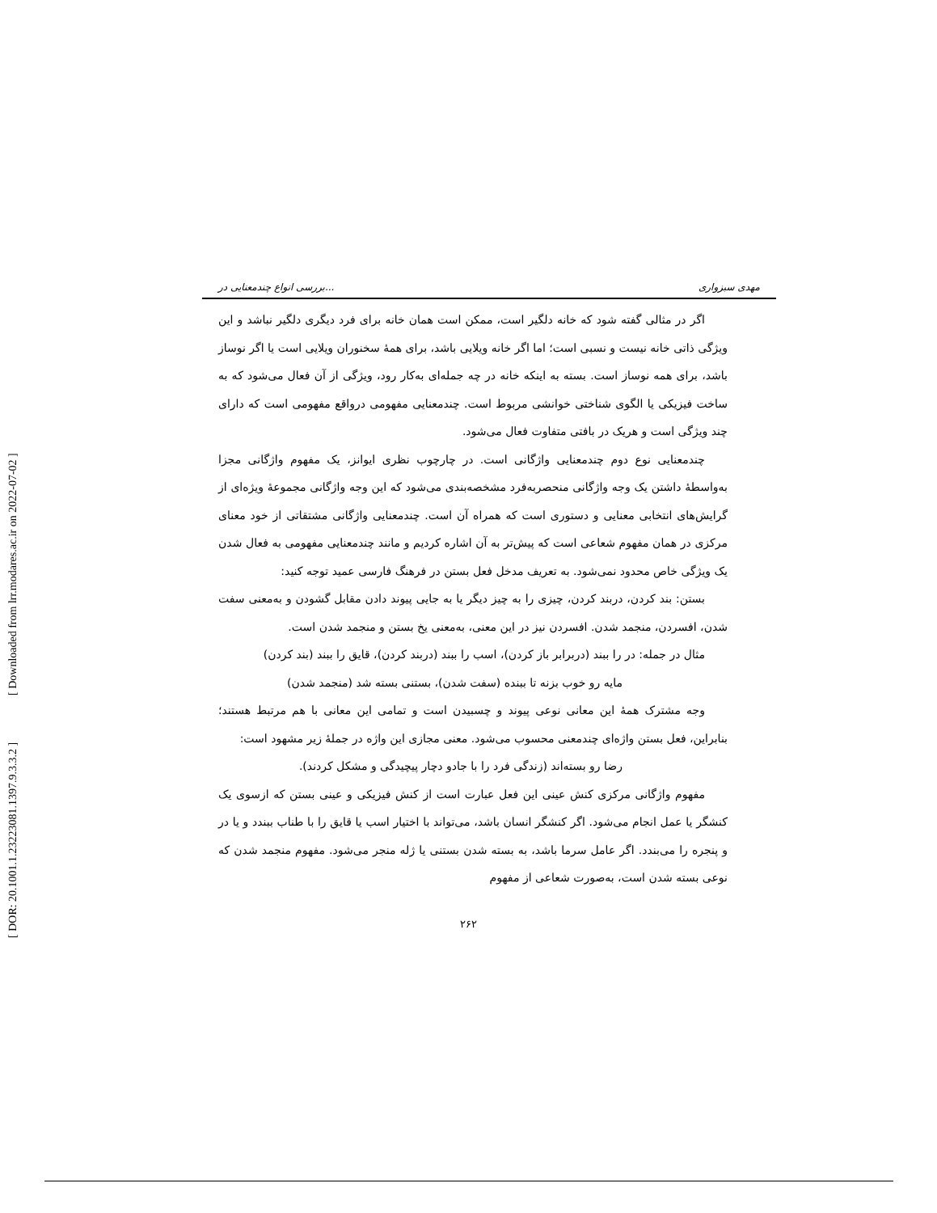[ DOR: 20.1001.1.23223081.1397.9.3.3.2 ] [ Downloaded from lrr.modares.ac.ir on 2022-07-02 ]
بررسی انواع چندمعنایی در... مهدی سبزواری
اگر در مثالی گفته شود که خانه دلگیر است، ممکن است همان خانه برای فرد دیگری دلگیر نباشد و این ویژگی ذاتی خانه نیست و نسبی است؛ اما اگر خانه ویلایی باشد، برای همهٔ سخنوران ویلایی است یا اگر نوساز باشد، برای همه نوساز است. بسته به اینکه خانه در چه جمله‌ای به‌کار رود، ویژگی از آن فعال می‌شود که به ساخت فیزیکی یا الگوی شناختی خوانشی مربوط است. چندمعنایی مفهومی درواقع مفهومی است که دارای چند ویژگی است و هریک در بافتی متفاوت فعال می‌شود.
چندمعنایی نوع دوم چندمعنایی واژگانی است. در چارچوب نظری ایوانز، یک مفهوم واژگانی مجزا به‌واسطهٔ داشتن یک وجه واژگانی منحصربه‌فرد مشخصه‌بندی می‌شود که این وجه واژگانی مجموعهٔ ویژه‌ای از گرایش‌های انتخابی معنایی و دستوری است که همراه آن است. چندمعنایی واژگانی مشتقاتی از خود معنای مرکزی در همان مفهوم شعاعی است که پیش‌تر به آن اشاره کردیم و مانند چندمعنایی مفهومی به فعال شدن یک ویژگی خاص محدود نمی‌شود. به تعریف مدخل فعل بستن در فرهنگ فارسی عمید توجه کنید:
بستن: بند کردن، دربند کردن، چیزی را به چیز دیگر یا به جایی پیوند دادن مقابل گشودن و به‌معنی سفت شدن، افسردن، منجمد شدن. افسردن نیز در این معنی، به‌معنی یخ بستن و منجمد شدن است.
مثال در جمله: در را ببند (دربرابر باز کردن)، اسب را ببند (دربند کردن)، قایق را ببند (بند کردن)
مایه رو خوب بزنه تا ببنده (سفت شدن)، بستنی بسته شد (منجمد شدن)
وجه مشترک همهٔ این معانی نوعی پیوند و چسبیدن است و تمامی این معانی با هم مرتبط هستند؛ بنابراین، فعل بستن واژه‌ای چندمعنی محسوب می‌شود. معنی مجازی این واژه در جملهٔ زیر مشهود است:
رضا رو بسته‌اند (زندگی فرد را با جادو دچار پیچیدگی و مشکل کردند).
مفهوم واژگانی مرکزی کنش عینی این فعل عبارت است از کنش فیزیکی و عینی بستن که ازسوی یک کنشگر یا عمل انجام می‌شود. اگر کنشگر انسان باشد، می‌تواند با اختیار اسب یا قایق را با طناب ببندد و یا در و پنجره را می‌بندد. اگر عامل سرما باشد، به بسته شدن بستنی یا ژله منجر می‌شود. مفهوم منجمد شدن که نوعی بسته شدن است، به‌صورت شعاعی از مفهوم
۲۶۲